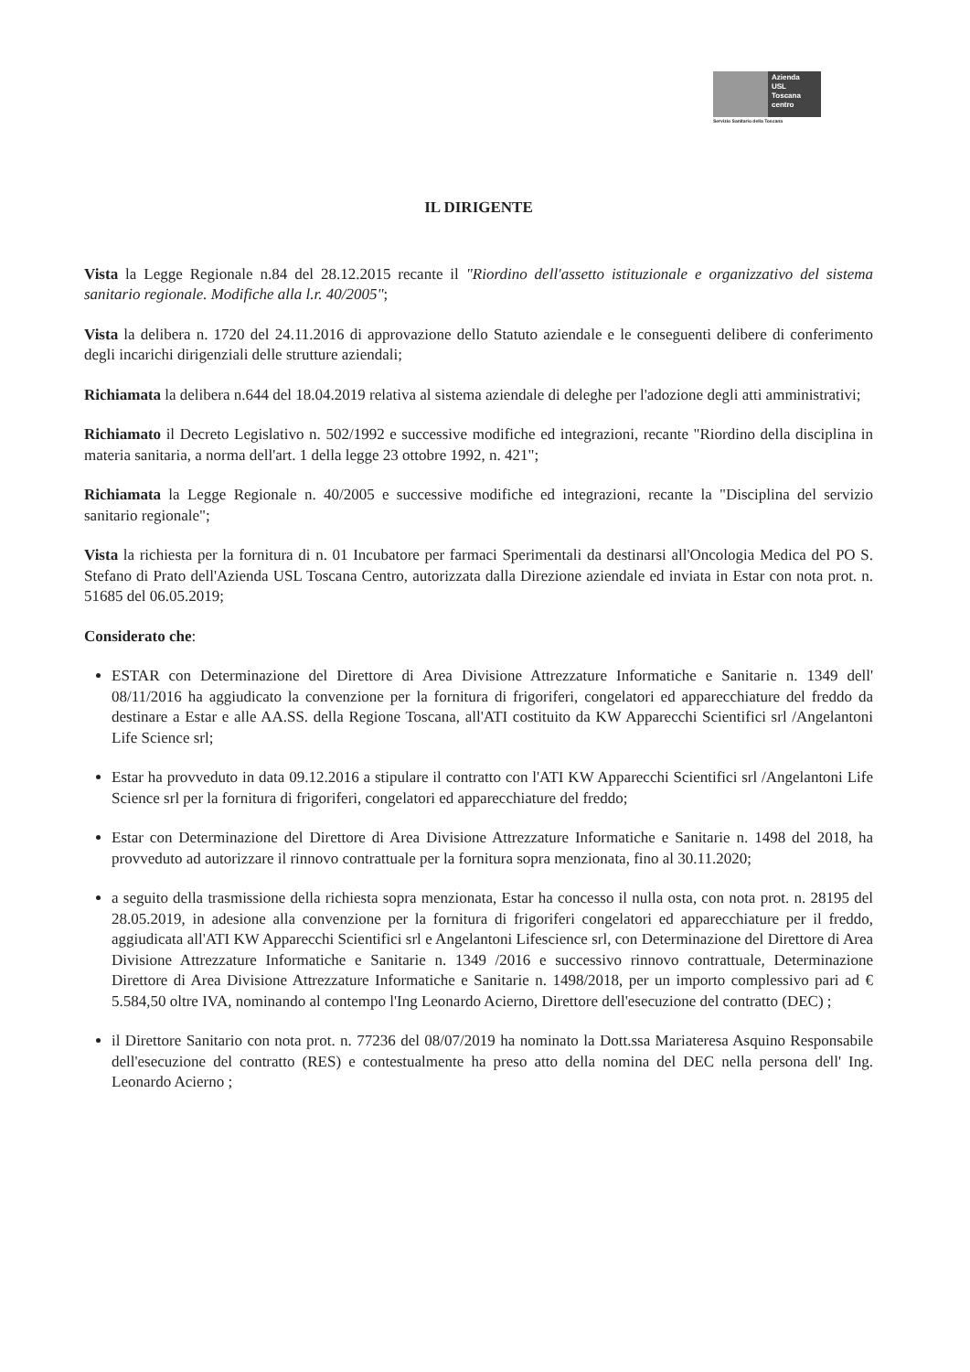Azienda
USL
Toscana
centro
Servizio Sanitario della Toscana
IL DIRIGENTE
Vista la Legge Regionale n.84 del 28.12.2015 recante il "Riordino dell'assetto istituzionale e organizzativo del sistema sanitario regionale. Modifiche alla l.r. 40/2005";
Vista la delibera n. 1720 del 24.11.2016 di approvazione dello Statuto aziendale e le conseguenti delibere di conferimento degli incarichi dirigenziali delle strutture aziendali;
Richiamata la delibera n.644 del 18.04.2019 relativa al sistema aziendale di deleghe per l'adozione degli atti amministrativi;
Richiamato il Decreto Legislativo n. 502/1992 e successive modifiche ed integrazioni, recante "Riordino della disciplina in materia sanitaria, a norma dell'art. 1 della legge 23 ottobre 1992, n. 421";
Richiamata la Legge Regionale n. 40/2005 e successive modifiche ed integrazioni, recante la "Disciplina del servizio sanitario regionale";
Vista la richiesta per la fornitura di n. 01 Incubatore per farmaci Sperimentali da destinarsi all'Oncologia Medica del PO S. Stefano di Prato dell'Azienda USL Toscana Centro, autorizzata dalla Direzione aziendale ed inviata in Estar con nota prot. n. 51685 del 06.05.2019;
Considerato che:
ESTAR con Determinazione del Direttore di Area Divisione Attrezzature Informatiche e Sanitarie n. 1349 dell' 08/11/2016 ha aggiudicato la convenzione per la fornitura di frigoriferi, congelatori ed apparecchiature del freddo da destinare a Estar e alle AA.SS. della Regione Toscana, all'ATI costituito da KW Apparecchi Scientifici srl /Angelantoni Life Science srl;
Estar ha provveduto in data 09.12.2016 a stipulare il contratto con l'ATI KW Apparecchi Scientifici srl /Angelantoni Life Science srl per la fornitura di frigoriferi, congelatori ed apparecchiature del freddo;
Estar con Determinazione del Direttore di Area Divisione Attrezzature Informatiche e Sanitarie n. 1498 del 2018, ha provveduto ad autorizzare il rinnovo contrattuale per la fornitura sopra menzionata, fino al 30.11.2020;
a seguito della trasmissione della richiesta sopra menzionata, Estar ha concesso il nulla osta, con nota prot. n. 28195 del 28.05.2019, in adesione alla convenzione per la fornitura di frigoriferi congelatori ed apparecchiature per il freddo, aggiudicata all'ATI KW Apparecchi Scientifici srl e Angelantoni Lifescience srl, con Determinazione del Direttore di Area Divisione Attrezzature Informatiche e Sanitarie n. 1349 /2016 e successivo rinnovo contrattuale, Determinazione Direttore di Area Divisione Attrezzature Informatiche e Sanitarie n. 1498/2018, per un importo complessivo pari ad € 5.584,50 oltre IVA, nominando al contempo l'Ing Leonardo Acierno, Direttore dell'esecuzione del contratto (DEC) ;
il Direttore Sanitario con nota prot. n. 77236 del 08/07/2019 ha nominato la Dott.ssa Mariateresa Asquino Responsabile dell'esecuzione del contratto (RES) e contestualmente ha preso atto della nomina del DEC nella persona dell' Ing. Leonardo Acierno ;